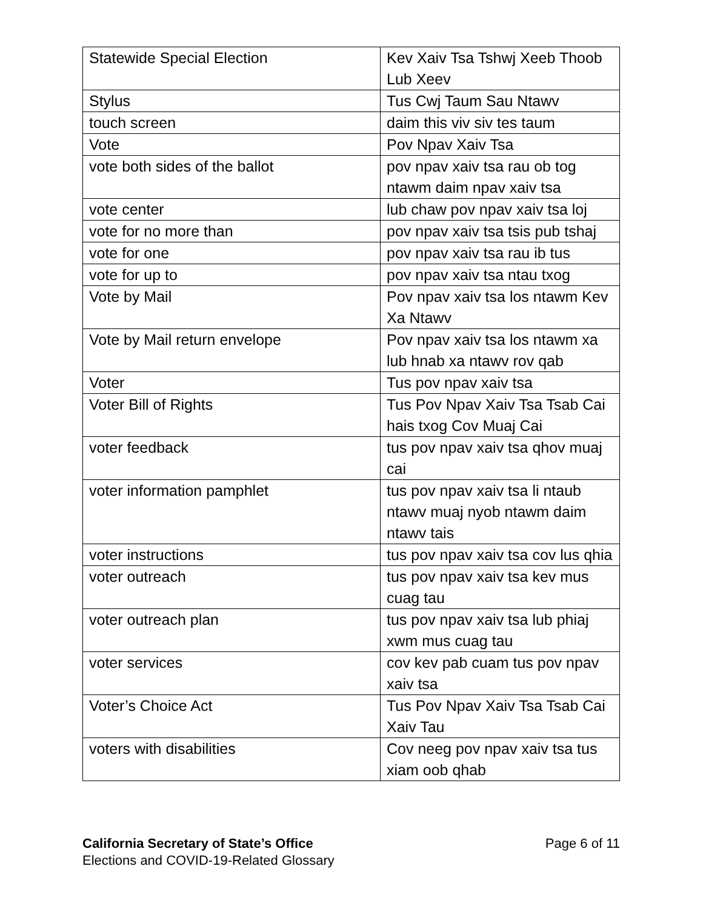| Statewide Special Election | Kev Xaiv Tsa Tshwj Xeeb Thoob Lub Xeev |
| Stylus | Tus Cwj Taum Sau Ntawv |
| touch screen | daim this viv siv tes taum |
| Vote | Pov Npav Xaiv Tsa |
| vote both sides of the ballot | pov npav xaiv tsa rau ob tog ntawm daim npav xaiv tsa |
| vote center | lub chaw pov npav xaiv tsa loj |
| vote for no more than | pov npav xaiv tsa tsis pub tshaj |
| vote for one | pov npav xaiv tsa rau ib tus |
| vote for up to | pov npav xaiv tsa ntau txog |
| Vote by Mail | Pov npav xaiv tsa los ntawm Kev Xa Ntawv |
| Vote by Mail return envelope | Pov npav xaiv tsa los ntawm xa lub hnab xa ntawv rov qab |
| Voter | Tus pov npav xaiv tsa |
| Voter Bill of Rights | Tus Pov Npav Xaiv Tsa Tsab Cai hais txog Cov Muaj Cai |
| voter feedback | tus pov npav xaiv tsa qhov muaj cai |
| voter information pamphlet | tus pov npav xaiv tsa li ntaub ntawv muaj nyob ntawm daim ntawv tais |
| voter instructions | tus pov npav xaiv tsa cov lus qhia |
| voter outreach | tus pov npav xaiv tsa kev mus cuag tau |
| voter outreach plan | tus pov npav xaiv tsa lub phiaj xwm mus cuag tau |
| voter services | cov kev pab cuam tus pov npav xaiv tsa |
| Voter’s Choice Act | Tus Pov Npav Xaiv Tsa Tsab Cai Xaiv Tau |
| voters with disabilities | Cov neeg pov npav xaiv tsa tus xiam oob qhab |
California Secretary of State’s Office
Elections and COVID-19-Related Glossary
Page 6 of 11